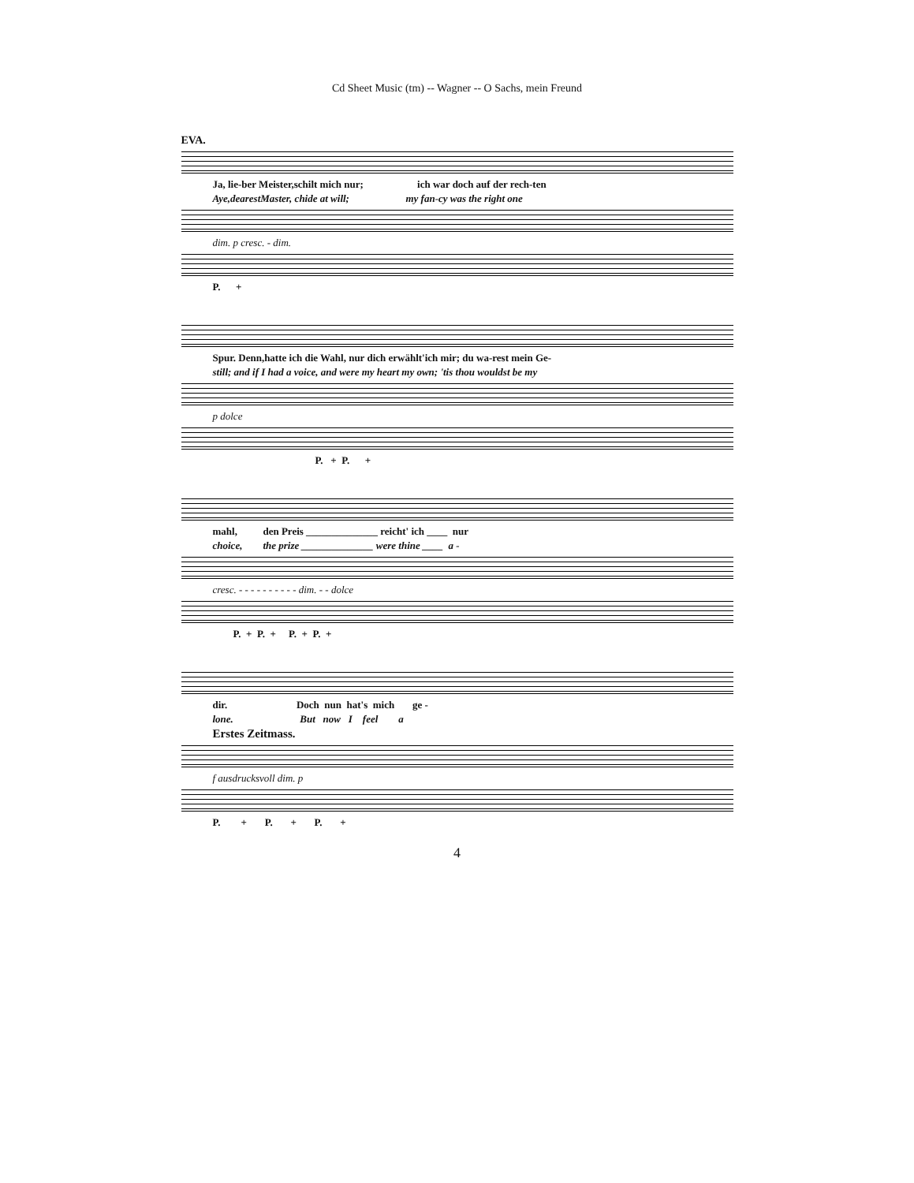Cd Sheet Music (tm) -- Wagner -- O Sachs, mein Freund
EVA.
Ja, lie-ber Meister,schilt mich nur; ich war doch auf der rech-ten
Aye,dearestMaster, chide at will; my fan-cy was the right one
dim. p cresc. - dim.
P. +
Spur. Denn,hatte ich die Wahl, nur dich erwählt'ich mir; du wa-rest mein Ge-
still; and if I had a voice, and were my heart my own; 'tis thou wouldst be my
p dolce
P. + P. +
mahl, den Preis ______________ reicht' ich ____ nur
choice, the prize ______________ were thine ____ a -
cresc. - - - - - - - - - - dim. - - dolce
P. + P. + P. + P. +
dir. Doch nun hat's mich ge -
lone. But now I feel a
Erstes Zeitmass.
f ausdrucksvoll dim. p
P. + P. + P. +
4